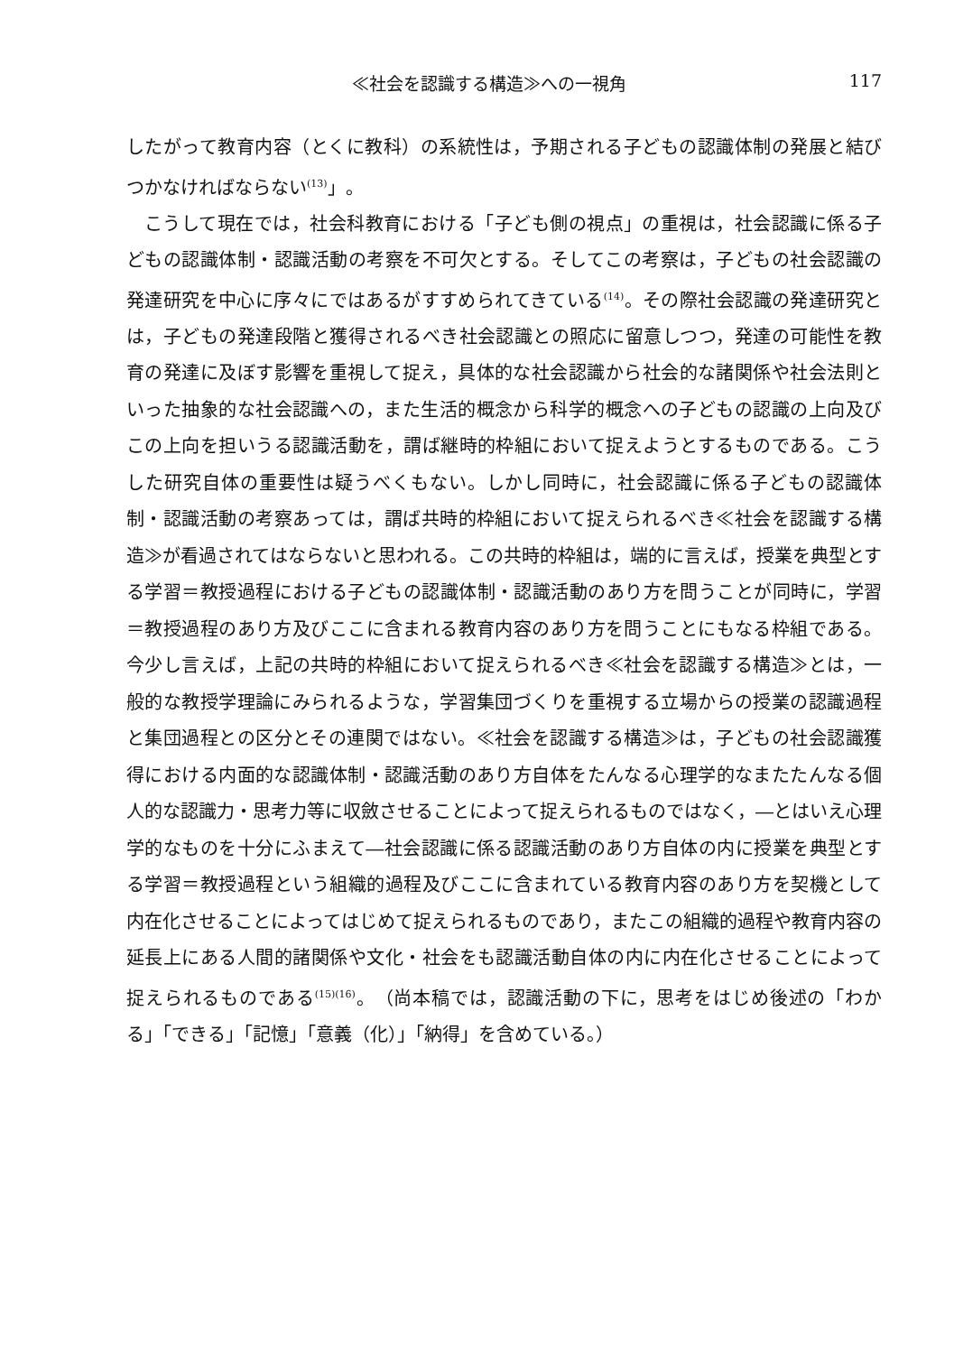≪社会を認識する構造≫への一視角 117
したがって教育内容（とくに教科）の系統性は，予期される子どもの認識体制の発展と結びつかなければならない<sup>(13)</sup>」。
こうして現在では，社会科教育における「子ども側の視点」の重視は，社会認識に係る子どもの認識体制・認識活動の考察を不可欠とする。そしてこの考察は，子どもの社会認識の発達研究を中心に序々にではあるがすすめられてきている<sup>(14)</sup>。その際社会認識の発達研究とは，子どもの発達段階と獲得されるべき社会認識との照応に留意しつつ，発達の可能性を教育の発達に及ぼす影響を重視して捉え，具体的な社会認識から社会的な諸関係や社会法則といった抽象的な社会認識への，また生活的概念から科学的概念への子どもの認識の上向及びこの上向を担いうる認識活動を，謂ば継時的枠組において捉えようとするものである。こうした研究自体の重要性は疑うべくもない。しかし同時に，社会認識に係る子どもの認識体制・認識活動の考察あっては，謂ば共時的枠組において捉えられるべき≪社会を認識する構造≫が看過されてはならないと思われる。この共時的枠組は，端的に言えば，授業を典型とする学習＝教授過程における子どもの認識体制・認識活動のあり方を問うことが同時に，学習＝教授過程のあり方及びここに含まれる教育内容のあり方を問うことにもなる枠組である。今少し言えば，上記の共時的枠組において捉えられるべき≪社会を認識する構造≫とは，一般的な教授学理論にみられるような，学習集団づくりを重視する立場からの授業の認識過程と集団過程との区分とその連関ではない。≪社会を認識する構造≫は，子どもの社会認識獲得における内面的な認識体制・認識活動のあり方自体をたんなる心理学的なまたたんなる個人的な認識力・思考力等に収斂させることによって捉えられるものではなく，―とはいえ心理学的なものを十分にふまえて―社会認識に係る認識活動のあり方自体の内に授業を典型とする学習＝教授過程という組織的過程及びここに含まれている教育内容のあり方を契機として内在化させることによってはじめて捉えられるものであり，またこの組織的過程や教育内容の延長上にある人間的諸関係や文化・社会をも認識活動自体の内に内在化させることによって捉えられるものである<sup>(15)(16)</sup>。（尚本稿では，認識活動の下に，思考をはじめ後述の「わかる」「できる」「記憶」「意義（化）」「納得」を含めている。）